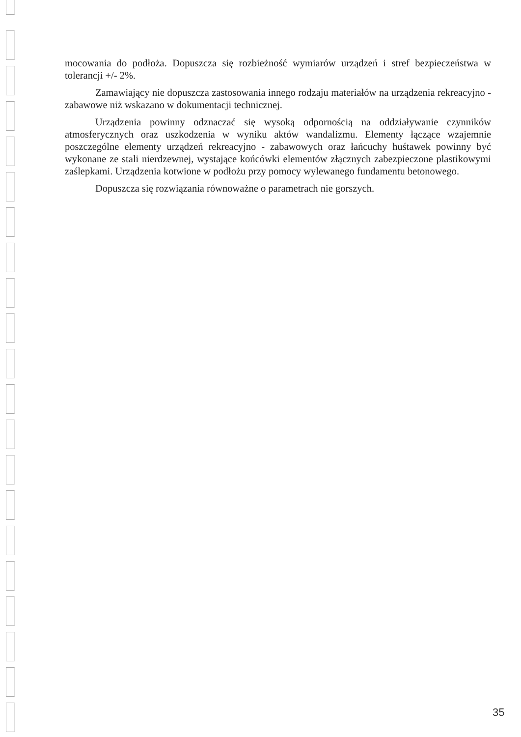mocowania do podłoża. Dopuszcza się rozbieżność wymiarów urządzeń i stref bezpieczeństwa w tolerancji +/- 2%.
Zamawiający nie dopuszcza zastosowania innego rodzaju materiałów na urządzenia rekreacyjno - zabawowe niż wskazano w dokumentacji technicznej.
Urządzenia powinny odznaczać się wysoką odpornością na oddziaływanie czynników atmosferycznych oraz uszkodzenia w wyniku aktów wandalizmu. Elementy łączące wzajemnie poszczególne elementy urządzeń rekreacyjno - zabawowych oraz łańcuchy huśtawek powinny być wykonane ze stali nierdzewnej, wystające końcówki elementów złącznych zabezpieczone plastikowymi zaślepkami. Urządzenia kotwione w podłożu przy pomocy wylewanego fundamentu betonowego.
Dopuszcza się rozwiązania równoważne o parametrach nie gorszych.
35